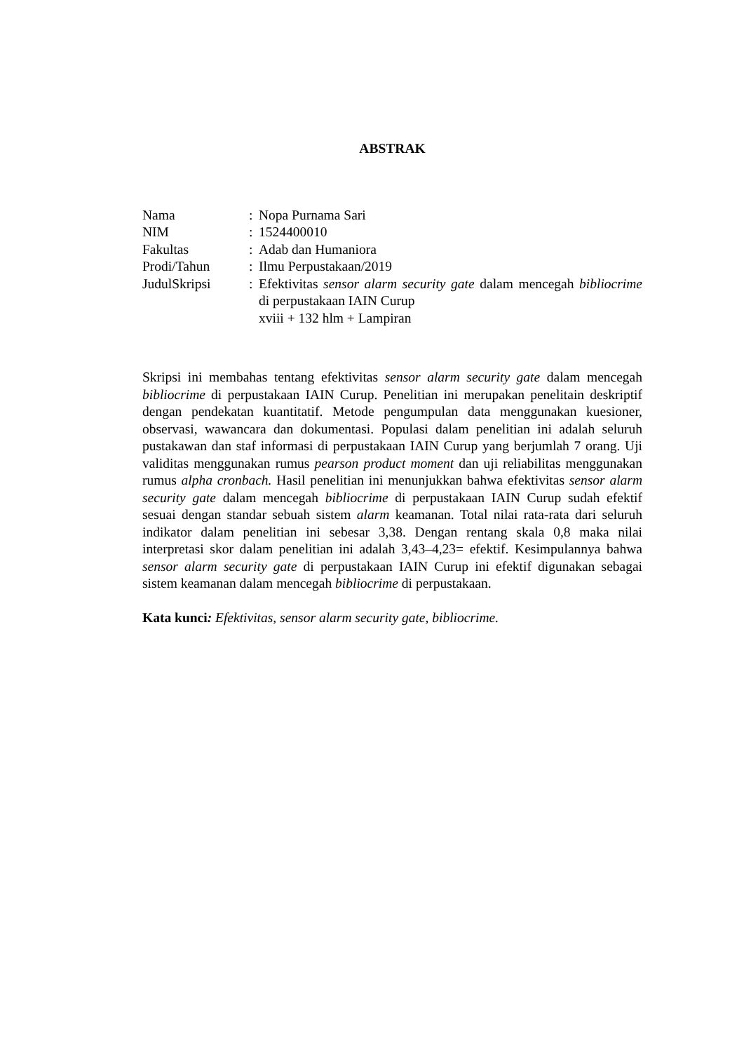ABSTRAK
| Nama | : | Nopa Purnama Sari |
| NIM | : | 1524400010 |
| Fakultas | : | Adab dan Humaniora |
| Prodi/Tahun | : | Ilmu Perpustakaan/2019 |
| JudulSkripsi | : | Efektivitas sensor alarm security gate dalam mencegah bibliocrime di perpustakaan IAIN Curup xviii + 132 hlm + Lampiran |
Skripsi ini membahas tentang efektivitas sensor alarm security gate dalam mencegah bibliocrime di perpustakaan IAIN Curup. Penelitian ini merupakan penelitain deskriptif dengan pendekatan kuantitatif. Metode pengumpulan data menggunakan kuesioner, observasi, wawancara dan dokumentasi. Populasi dalam penelitian ini adalah seluruh pustakawan dan staf informasi di perpustakaan IAIN Curup yang berjumlah 7 orang. Uji validitas menggunakan rumus pearson product moment dan uji reliabilitas menggunakan rumus alpha cronbach. Hasil penelitian ini menunjukkan bahwa efektivitas sensor alarm security gate dalam mencegah bibliocrime di perpustakaan IAIN Curup sudah efektif sesuai dengan standar sebuah sistem alarm keamanan. Total nilai rata-rata dari seluruh indikator dalam penelitian ini sebesar 3,38. Dengan rentang skala 0,8 maka nilai interpretasi skor dalam penelitian ini adalah 3,43–4,23= efektif. Kesimpulannya bahwa sensor alarm security gate di perpustakaan IAIN Curup ini efektif digunakan sebagai sistem keamanan dalam mencegah bibliocrime di perpustakaan.
Kata kunci: Efektivitas, sensor alarm security gate, bibliocrime.